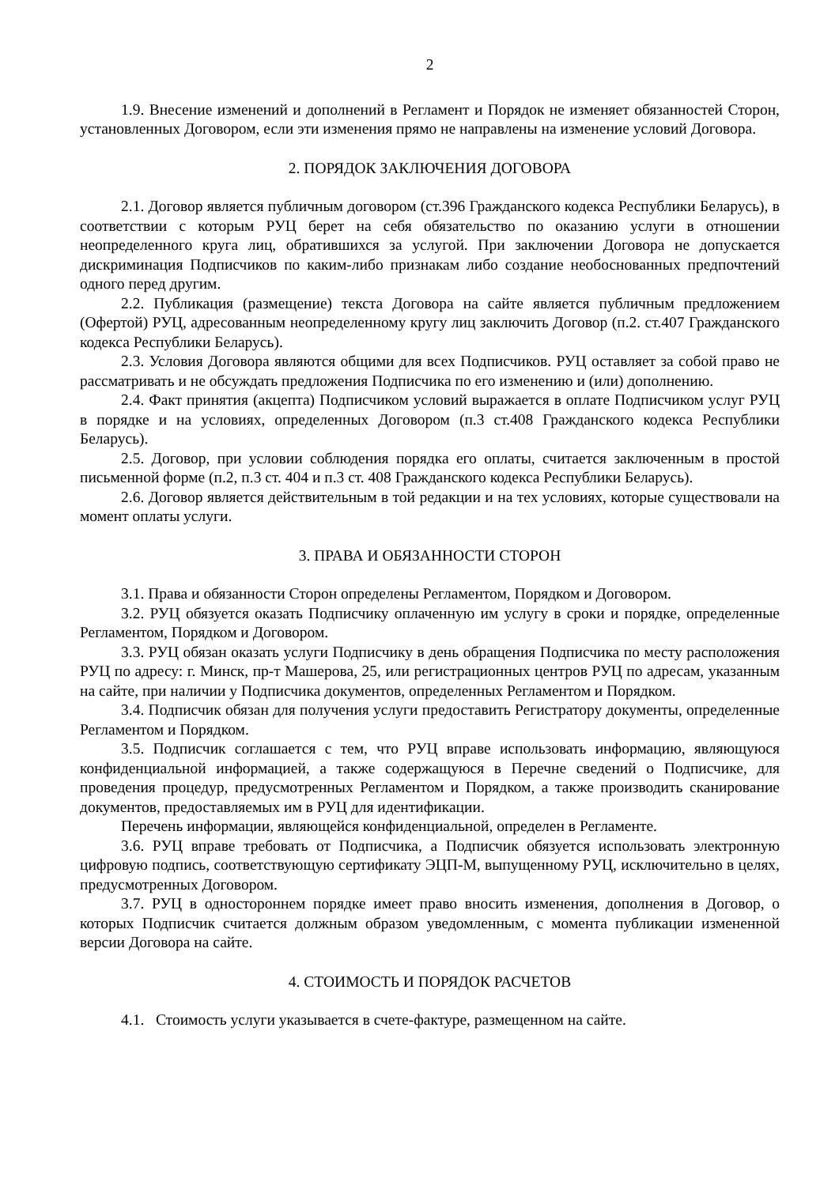2
1.9. Внесение изменений и дополнений в Регламент и Порядок не изменяет обязанностей Сторон, установленных Договором, если эти изменения прямо не направлены на изменение условий Договора.
2. ПОРЯДОК ЗАКЛЮЧЕНИЯ ДОГОВОРА
2.1. Договор является публичным договором (ст.396 Гражданского кодекса Республики Беларусь), в соответствии с которым РУЦ берет на себя обязательство по оказанию услуги в отношении неопределенного круга лиц, обратившихся за услугой. При заключении Договора не допускается дискриминация Подписчиков по каким-либо признакам либо создание необоснованных предпочтений одного перед другим.
2.2. Публикация (размещение) текста Договора на сайте является публичным предложением (Офертой) РУЦ, адресованным неопределенному кругу лиц заключить Договор (п.2. ст.407 Гражданского кодекса Республики Беларусь).
2.3. Условия Договора являются общими для всех Подписчиков. РУЦ оставляет за собой право не рассматривать и не обсуждать предложения Подписчика по его изменению и (или) дополнению.
2.4. Факт принятия (акцепта) Подписчиком условий выражается в оплате Подписчиком услуг РУЦ в порядке и на условиях, определенных Договором (п.3 ст.408 Гражданского кодекса Республики Беларусь).
2.5. Договор, при условии соблюдения порядка его оплаты, считается заключенным в простой письменной форме (п.2, п.3 ст. 404 и п.3 ст. 408 Гражданского кодекса Республики Беларусь).
2.6. Договор является действительным в той редакции и на тех условиях, которые существовали на момент оплаты услуги.
3. ПРАВА И ОБЯЗАННОСТИ СТОРОН
3.1. Права и обязанности Сторон определены Регламентом, Порядком и Договором.
3.2. РУЦ обязуется оказать Подписчику оплаченную им услугу в сроки и порядке, определенные Регламентом, Порядком и Договором.
3.3. РУЦ обязан оказать услуги Подписчику в день обращения Подписчика по месту расположения РУЦ по адресу: г. Минск, пр-т Машерова, 25, или регистрационных центров РУЦ по адресам, указанным на сайте, при наличии у Подписчика документов, определенных Регламентом и Порядком.
3.4. Подписчик обязан для получения услуги предоставить Регистратору документы, определенные Регламентом и Порядком.
3.5. Подписчик соглашается с тем, что РУЦ вправе использовать информацию, являющуюся конфиденциальной информацией, а также содержащуюся в Перечне сведений о Подписчике, для проведения процедур, предусмотренных Регламентом и Порядком, а также производить сканирование документов, предоставляемых им в РУЦ для идентификации.
Перечень информации, являющейся конфиденциальной, определен в Регламенте.
3.6. РУЦ вправе требовать от Подписчика, а Подписчик обязуется использовать электронную цифровую подпись, соответствующую сертификату ЭЦП-М, выпущенному РУЦ, исключительно в целях, предусмотренных Договором.
3.7. РУЦ в одностороннем порядке имеет право вносить изменения, дополнения в Договор, о которых Подписчик считается должным образом уведомленным, с момента публикации измененной версии Договора на сайте.
4. СТОИМОСТЬ И ПОРЯДОК РАСЧЕТОВ
4.1. Стоимость услуги указывается в счете-фактуре, размещенном на сайте.